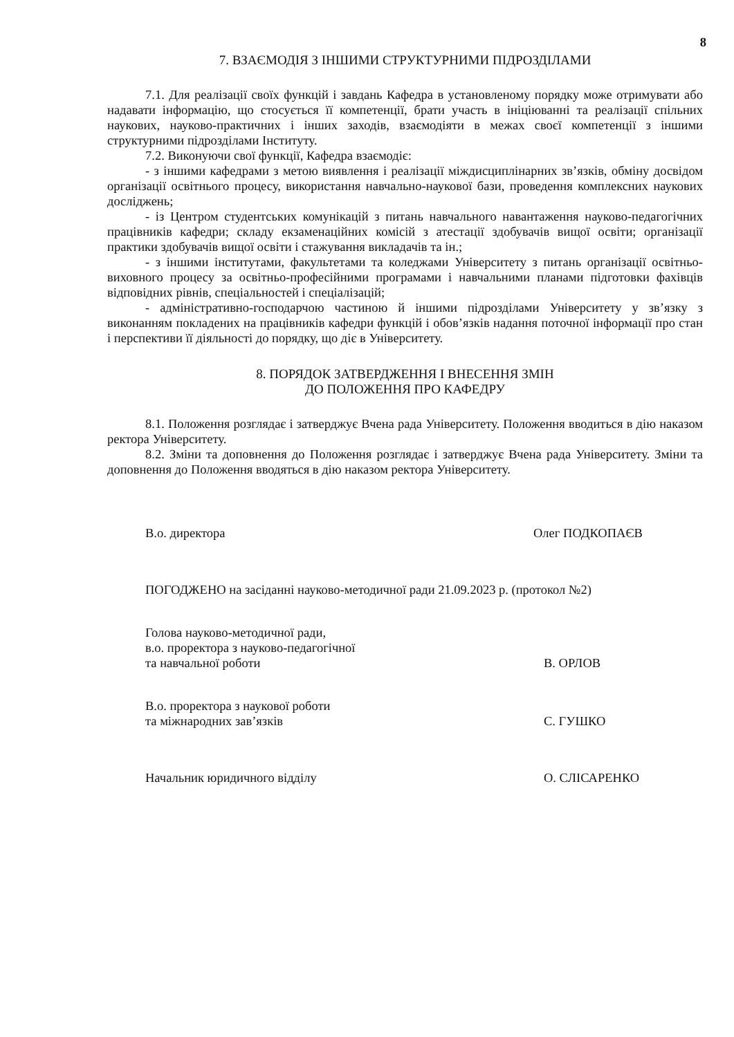8
7. ВЗАЄМОДІЯ З ІНШИМИ СТРУКТУРНИМИ ПІДРОЗДІЛАМИ
7.1. Для реалізації своїх функцій і завдань Кафедра в установленому порядку може отримувати або надавати інформацію, що стосується її компетенції, брати участь в ініціюванні та реалізації спільних наукових, науково-практичних і інших заходів, взаємодіяти в межах своєї компетенції з іншими структурними підрозділами Інституту.
7.2. Виконуючи свої функції, Кафедра взаємодіє:
- з іншими кафедрами з метою виявлення і реалізації міждисциплінарних зв’язків, обміну досвідом організації освітнього процесу, використання навчально-наукової бази, проведення комплексних наукових досліджень;
- із Центром студентських комунікацій з питань навчального навантаження науково-педагогічних працівників кафедри; складу екзаменаційних комісій з атестації здобувачів вищої освіти; організації практики здобувачів вищої освіти і стажування викладачів та ін.;
- з іншими інститутами, факультетами та коледжами Університету з питань організації освітньо-виховного процесу за освітньо-професійними програмами і навчальними планами підготовки фахівців відповідних рівнів, спеціальностей і спеціалізацій;
- адміністративно-господарчою частиною й іншими підрозділами Університету у зв’язку з виконанням покладених на працівників кафедри функцій і обов’язків надання поточної інформації про стан і перспективи її діяльності до порядку, що діє в Університету.
8. ПОРЯДОК ЗАТВЕРДЖЕННЯ І ВНЕСЕННЯ ЗМІН
ДО ПОЛОЖЕННЯ ПРО КАФЕДРУ
8.1. Положення розглядає і затверджує Вчена рада Університету. Положення вводиться в дію наказом ректора Університету.
8.2. Зміни та доповнення до Положення розглядає і затверджує Вчена рада Університету. Зміни та доповнення до Положення вводяться в дію наказом ректора Університету.
В.о. директора Олег ПОДКОПАЄВ
ПОГОДЖЕНО на засіданні науково-методичної ради 21.09.2023 р. (протокол №2)
Голова науково-методичної ради,
в.о. проректора з науково-педагогічної
та навчальної роботи В. ОРЛОВ
В.о. проректора з наукової роботи
та міжнародних зав’язків С. ГУШКО
Начальник юридичного відділу О. СЛІСАРЕНКО